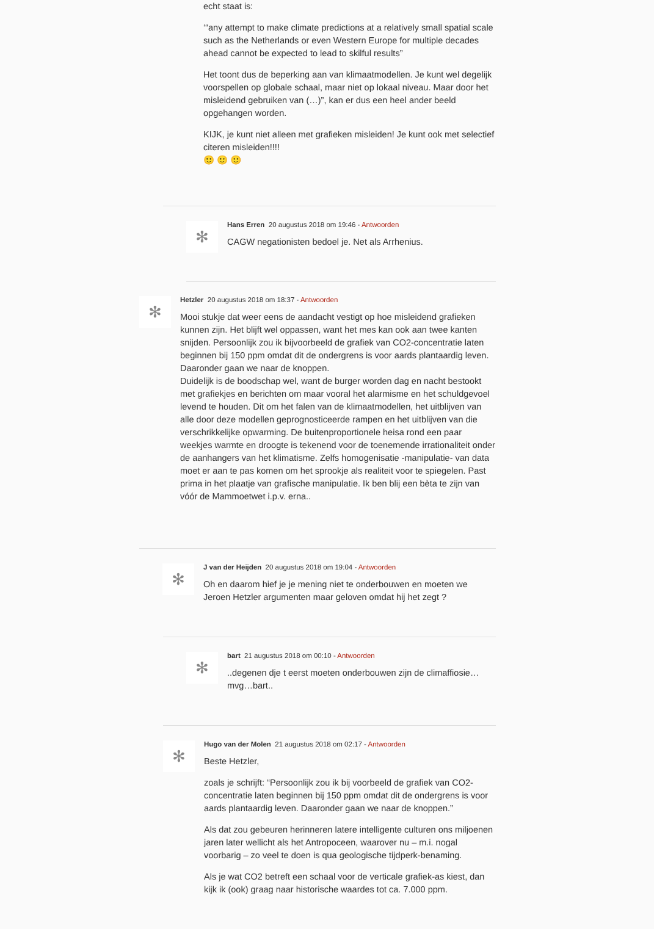echt staat is:
‘“any attempt to make climate predictions at a relatively small spatial scale such as the Netherlands or even Western Europe for multiple decades ahead cannot be expected to lead to skilful results”
Het toont dus de beperking aan van klimaatmodellen. Je kunt wel degelijk voorspellen op globale schaal, maar niet op lokaal niveau. Maar door het misleidend gebruiken van (…)”, kan er dus een heel ander beeld opgehangen worden.
KIJK, je kunt niet alleen met grafieken misleiden! Je kunt ook met selectief citeren misleiden!!!!
🙂 🙂 🙂
✻
Hans Erren 20 augustus 2018 om 19:46 - Antwoorden
CAGW negationisten bedoel je. Net als Arrhenius.
✻
Hetzler 20 augustus 2018 om 18:37 - Antwoorden
Mooi stukje dat weer eens de aandacht vestigt op hoe misleidend grafieken kunnen zijn. Het blijft wel oppassen, want het mes kan ook aan twee kanten snijden. Persoonlijk zou ik bijvoorbeeld de grafiek van CO2-concentratie laten beginnen bij 150 ppm omdat dit de ondergrens is voor aards plantaardig leven. Daaronder gaan we naar de knoppen.
Duidelijk is de boodschap wel, want de burger worden dag en nacht bestookt met grafiekjes en berichten om maar vooral het alarmisme en het schuldgevoel levend te houden. Dit om het falen van de klimaatmodellen, het uitblijven van alle door deze modellen geprognosticeerde rampen en het uitblijven van die verschrikkelijke opwarming. De buitenproportionele heisa rond een paar weekjes warmte en droogte is tekenend voor de toenemende irrationaliteit onder de aanhangers van het klimatisme. Zelfs homogenisatie -manipulatie- van data moet er aan te pas komen om het sprookje als realiteit voor te spiegelen. Past prima in het plaatje van grafische manipulatie. Ik ben blij een bèta te zijn van vóór de Mammoetwet i.p.v. erna..
✻
J van der Heijden 20 augustus 2018 om 19:04 - Antwoorden
Oh en daarom hief je je mening niet te onderbouwen en moeten we Jeroen Hetzler argumenten maar geloven omdat hij het zegt ?
✻
bart 21 augustus 2018 om 00:10 - Antwoorden
..degenen dje t eerst moeten onderbouwen zijn de climaffiosie…
mvg…bart..
✻
Hugo van der Molen 21 augustus 2018 om 02:17 - Antwoorden
Beste Hetzler,
zoals je schrijft: “Persoonlijk zou ik bij voorbeeld de grafiek van CO2-concentratie laten beginnen bij 150 ppm omdat dit de ondergrens is voor aards plantaardig leven. Daaronder gaan we naar de knoppen.”
Als dat zou gebeuren herinneren latere intelligente culturen ons miljoenen jaren later wellicht als het Antropoceen, waarover nu – m.i. nogal voorbarig – zo veel te doen is qua geologische tijdperk-benaming.
Als je wat CO2 betreft een schaal voor de verticale grafiek-as kiest, dan kijk ik (ook) graag naar historische waardes tot ca. 7.000 ppm.